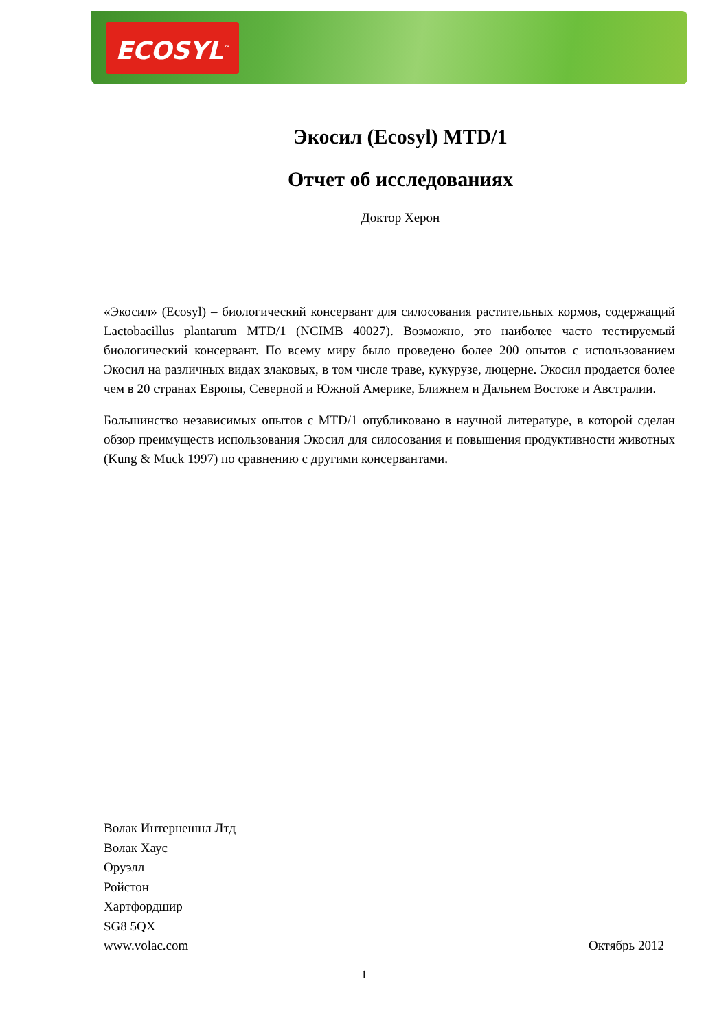ECOSYL<sup>™</sup>
Экосил (Ecosyl) MTD/1
Отчет об исследованиях
Доктор Херон
«Экосил» (Ecosyl) – биологический консервант для силосования растительных кормов, содержащий Lactobacillus plantarum MTD/1 (NCIMB 40027). Возможно, это наиболее часто тестируемый биологический консервант. По всему миру было проведено более 200 опытов с использованием Экосил на различных видах злаковых, в том числе траве, кукурузе, люцерне. Экосил продается более чем в 20 странах Европы, Северной и Южной Америке, Ближнем и Дальнем Востоке и Австралии.
Большинство независимых опытов с MTD/1 опубликовано в научной литературе, в которой сделан обзор преимуществ использования Экосил для силосования и повышения продуктивности животных (Kung & Muck 1997) по сравнению с другими консервантами.
Волак Интернешнл Лтд
Волак Хаус
Оруэлл
Ройстон
Хартфордшир
SG8 5QX
www.volac.com Октябрь 2012
1